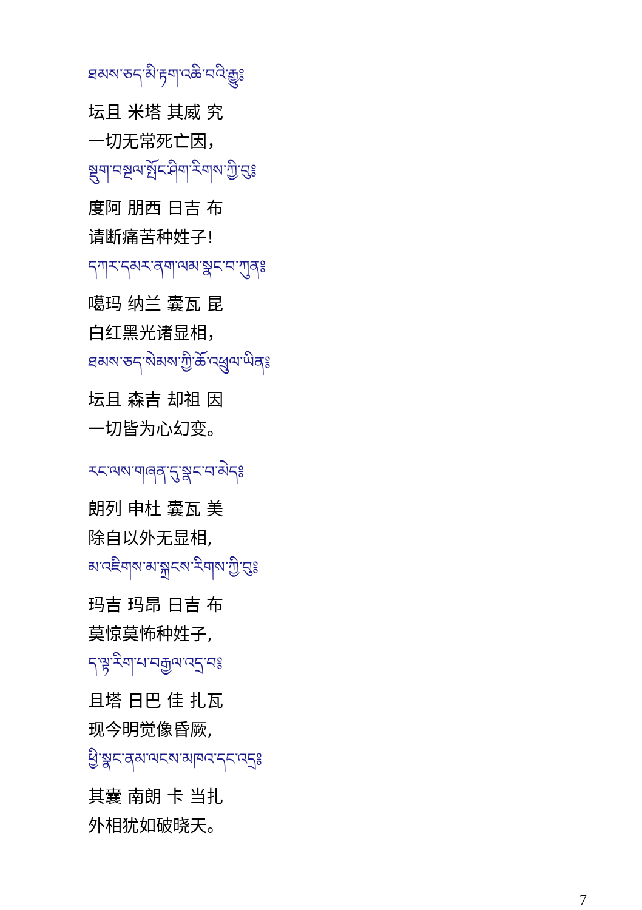ཐམས་ཅད་མི་རྟག་འཆི་བའི་རྒྱུ༔
坛且 米塔 其威 究
一切无常死亡因，
སྡུག་བསྔལ་སྤོང་ཤིག་རིགས་ཀྱི་བུ༔
度阿 朋西 日吉 布
请断痛苦种姓子!
དཀར་དམར་ནག་ལམ་སྣང་བ་ཀུན༔
噶玛 纳兰 囊瓦 昆
白红黑光诸显相，
ཐམས་ཅད་སེམས་ཀྱི་ཆོ་འཕྲུལ་ཡིན༔
坛且 森吉 却祖 因
一切皆为心幻变。
རང་ལས་གཞན་དུ་སྣང་བ་མེད༔
朗列 申杜 囊瓦 美
除自以外无显相,
མ་འཇིགས་མ་སྐྲངས་རིགས་ཀྱི་བུ༔
玛吉 玛昂 日吉 布
莫惊莫怖种姓子,
ད་ལྟ་རིག་པ་བརྒྱལ་འདྲ་བ༔
且塔 日巴 佳 扎瓦
现今明觉像昏厥,
ཕྱི་སྣང་ནམ་ལངས་མཁའ་དང་འདྲ༔
其囊 南朗 卡 当扎
外相犹如破晓天。
7